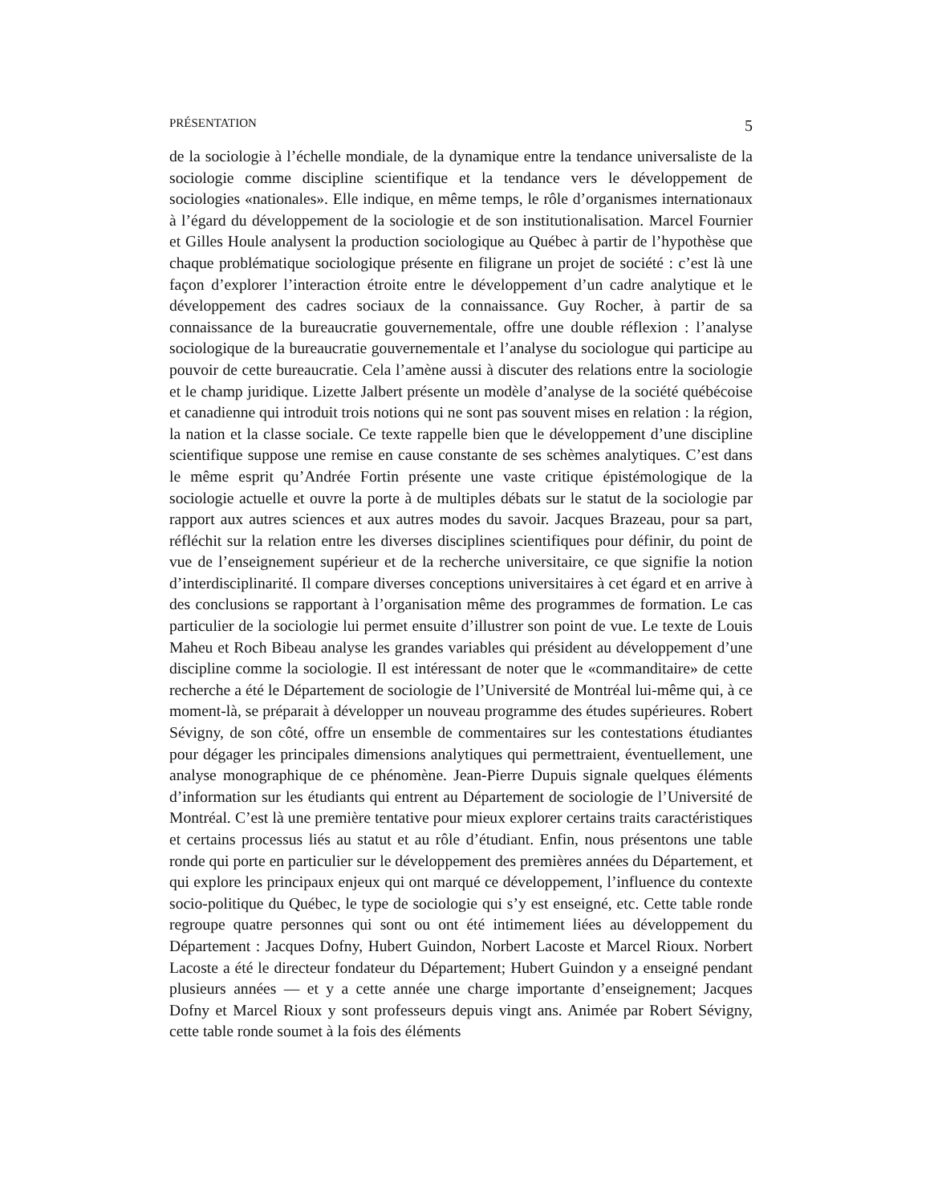PRÉSENTATION 5
de la sociologie à l’échelle mondiale, de la dynamique entre la tendance universaliste de la sociologie comme discipline scientifique et la tendance vers le développement de sociologies «nationales». Elle indique, en même temps, le rôle d’organismes internationaux à l’égard du développement de la sociologie et de son institutionalisation. Marcel Fournier et Gilles Houle analysent la production sociologique au Québec à partir de l’hypothèse que chaque problématique sociologique présente en filigrane un projet de société : c’est là une façon d’explorer l’interaction étroite entre le développement d’un cadre analytique et le développement des cadres sociaux de la connaissance. Guy Rocher, à partir de sa connaissance de la bureaucratie gouvernementale, offre une double réflexion : l’analyse sociologique de la bureaucratie gouvernementale et l’analyse du sociologue qui participe au pouvoir de cette bureaucratie. Cela l’amène aussi à discuter des relations entre la sociologie et le champ juridique. Lizette Jalbert présente un modèle d’analyse de la société québécoise et canadienne qui introduit trois notions qui ne sont pas souvent mises en relation : la région, la nation et la classe sociale. Ce texte rappelle bien que le développement d’une discipline scientifique suppose une remise en cause constante de ses schèmes analytiques. C’est dans le même esprit qu’Andrée Fortin présente une vaste critique épistémologique de la sociologie actuelle et ouvre la porte à de multiples débats sur le statut de la sociologie par rapport aux autres sciences et aux autres modes du savoir. Jacques Brazeau, pour sa part, réfléchit sur la relation entre les diverses disciplines scientifiques pour définir, du point de vue de l’enseignement supérieur et de la recherche universitaire, ce que signifie la notion d’interdisciplinarité. Il compare diverses conceptions universitaires à cet égard et en arrive à des conclusions se rapportant à l’organisation même des programmes de formation. Le cas particulier de la sociologie lui permet ensuite d’illustrer son point de vue. Le texte de Louis Maheu et Roch Bibeau analyse les grandes variables qui président au développement d’une discipline comme la sociologie. Il est intéressant de noter que le «commanditaire» de cette recherche a été le Département de sociologie de l’Université de Montréal lui-même qui, à ce moment-là, se préparait à développer un nouveau programme des études supérieures. Robert Sévigny, de son côté, offre un ensemble de commentaires sur les contestations étudiantes pour dégager les principales dimensions analytiques qui permettraient, éventuellement, une analyse monographique de ce phénomène. Jean-Pierre Dupuis signale quelques éléments d’information sur les étudiants qui entrent au Département de sociologie de l’Université de Montréal. C’est là une première tentative pour mieux explorer certains traits caractéristiques et certains processus liés au statut et au rôle d’étudiant. Enfin, nous présentons une table ronde qui porte en particulier sur le développement des premières années du Département, et qui explore les principaux enjeux qui ont marqué ce développement, l’influence du contexte socio-politique du Québec, le type de sociologie qui s’y est enseigné, etc. Cette table ronde regroupe quatre personnes qui sont ou ont été intimement liées au développement du Département : Jacques Dofny, Hubert Guindon, Norbert Lacoste et Marcel Rioux. Norbert Lacoste a été le directeur fondateur du Département; Hubert Guindon y a enseigné pendant plusieurs années — et y a cette année une charge importante d’enseignement; Jacques Dofny et Marcel Rioux y sont professeurs depuis vingt ans. Animée par Robert Sévigny, cette table ronde soumet à la fois des éléments